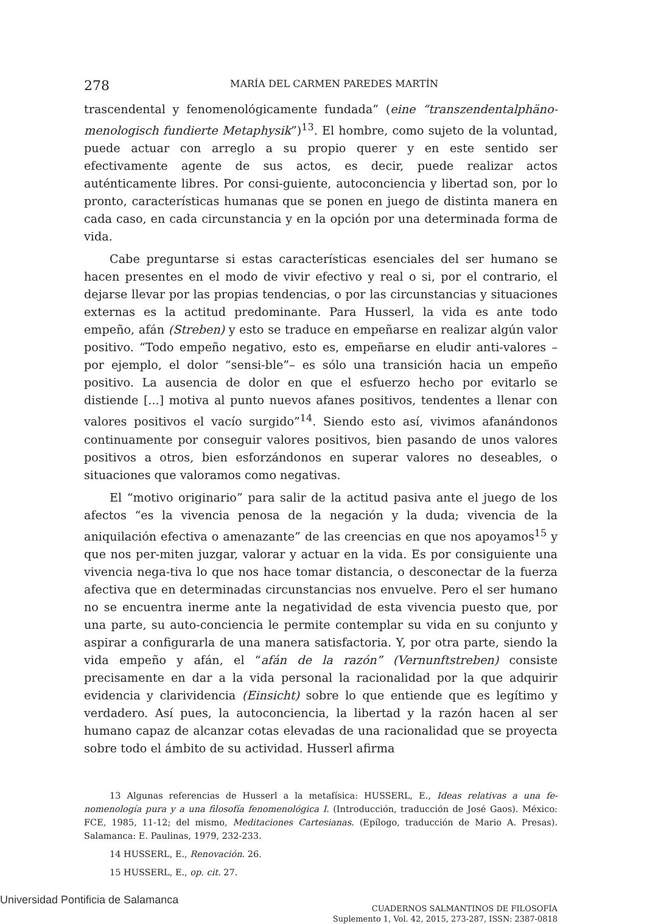278 MARÍA DEL CARMEN PAREDES MARTÍN
trascendental y fenomenológicamente fundada” (eine “transzendentalphäno-menologisch fundierte Metaphysik”)<sup>13</sup>. El hombre, como sujeto de la voluntad, puede actuar con arreglo a su propio querer y en este sentido ser efectivamente agente de sus actos, es decir, puede realizar actos auténticamente libres. Por consi-guiente, autoconciencia y libertad son, por lo pronto, características humanas que se ponen en juego de distinta manera en cada caso, en cada circunstancia y en la opción por una determinada forma de vida.
Cabe preguntarse si estas características esenciales del ser humano se hacen presentes en el modo de vivir efectivo y real o si, por el contrario, el dejarse llevar por las propias tendencias, o por las circunstancias y situaciones externas es la actitud predominante. Para Husserl, la vida es ante todo empeño, afán (Streben) y esto se traduce en empeñarse en realizar algún valor positivo. “Todo empeño negativo, esto es, empeñarse en eludir anti-valores –por ejemplo, el dolor “sensi-ble”– es sólo una transición hacia un empeño positivo. La ausencia de dolor en que el esfuerzo hecho por evitarlo se distiende [...] motiva al punto nuevos afanes positivos, tendentes a llenar con valores positivos el vacío surgido”<sup>14</sup>. Siendo esto así, vivimos afanándonos continuamente por conseguir valores positivos, bien pasando de unos valores positivos a otros, bien esforzándonos en superar valores no deseables, o situaciones que valoramos como negativas.
El “motivo originario” para salir de la actitud pasiva ante el juego de los afectos “es la vivencia penosa de la negación y la duda; vivencia de la aniquilación efectiva o amenazante” de las creencias en que nos apoyamos<sup>15</sup> y que nos per-miten juzgar, valorar y actuar en la vida. Es por consiguiente una vivencia nega-tiva lo que nos hace tomar distancia, o desconectar de la fuerza afectiva que en determinadas circunstancias nos envuelve. Pero el ser humano no se encuentra inerme ante la negatividad de esta vivencia puesto que, por una parte, su auto-conciencia le permite contemplar su vida en su conjunto y aspirar a configurarla de una manera satisfactoria. Y, por otra parte, siendo la vida empeño y afán, el “afán de la razón” (Vernunftstreben) consiste precisamente en dar a la vida personal la racionalidad por la que adquirir evidencia y clarividencia (Einsicht) sobre lo que entiende que es legítimo y verdadero. Así pues, la autoconciencia, la libertad y la razón hacen al ser humano capaz de alcanzar cotas elevadas de una racionalidad que se proyecta sobre todo el ámbito de su actividad. Husserl afirma
13 Algunas referencias de Husserl a la metafísica: HUSSERL, E., Ideas relativas a una fe-nomenología pura y a una filosofía fenomenológica I. (Introducción, traducción de José Gaos). México: FCE, 1985, 11-12; del mismo, Meditaciones Cartesianas. (Epílogo, traducción de Mario A. Presas). Salamanca: E. Paulinas, 1979, 232-233.
14 HUSSERL, E., Renovación. 26.
15 HUSSERL, E., op. cit. 27.
CUADERNOS SALMANTINOS DE FILOSOFÍA
Suplemento 1, Vol. 42, 2015, 273-287, ISSN: 2387-0818
Universidad Pontificia de Salamanca